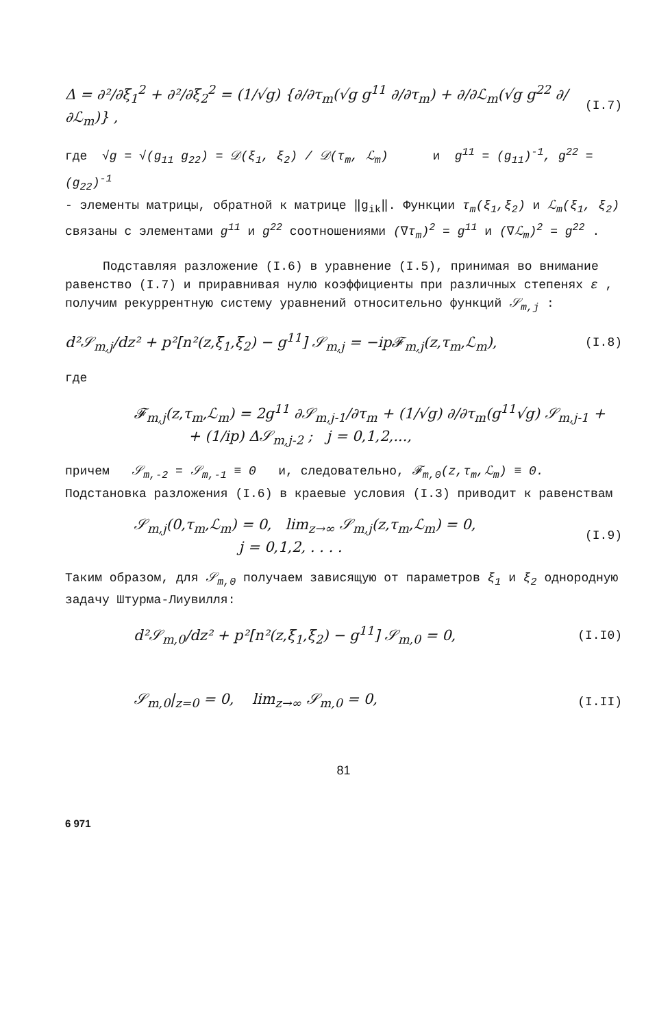Δ = ∂²/∂ξ<sub>1</sub><sup>2</sup> + ∂²/∂ξ<sub>2</sub><sup>2</sup> = (1/√g) {∂/∂τ<sub>m</sub>(√g g<sup>11</sup> ∂/∂τ<sub>m</sub>) + ∂/∂ℒ<sub>m</sub>(√g g<sup>22</sup> ∂/∂ℒ<sub>m</sub>)} , (I.7)
где √g = √(g<sub>11</sub> g<sub>22</sub>) = 𝒟(ξ<sub>1</sub>, ξ<sub>2</sub>) / 𝒟(τ<sub>m</sub>, ℒ<sub>m</sub>) и g<sup>11</sup> = (g<sub>11</sub>)<sup>-1</sup>, g<sup>22</sup> = (g<sub>22</sub>)<sup>-1</sup>
- элементы матрицы, обратной к матрице ‖g<sub>ik</sub>‖. Функции τ<sub>m</sub>(ξ<sub>1</sub>,ξ<sub>2</sub>) и ℒ<sub>m</sub>(ξ<sub>1</sub>, ξ<sub>2</sub>) связаны с элементами g<sup>11</sup> и g<sup>22</sup> соотношениями (∇τ<sub>m</sub>)<sup>2</sup> = g<sup>11</sup> и (∇ℒ<sub>m</sub>)<sup>2</sup> = g<sup>22</sup> .
Подставляя разложение (I.6) в уравнение (I.5), принимая во внимание равенство (I.7) и приравнивая нулю коэффициенты при различных степенях ε , получим рекуррентную систему уравнений относительно функций 𝒮<sub>m,j</sub> :
d²𝒮<sub>m,j</sub>/dz² + p²[n²(z,ξ<sub>1</sub>,ξ<sub>2</sub>) − g<sup>11</sup>] 𝒮<sub>m,j</sub> = −ip𝓕<sub>m,j</sub>(z,τ<sub>m</sub>,ℒ<sub>m</sub>), (I.8)
где
𝓕<sub>m,j</sub>(z,τ<sub>m</sub>,ℒ<sub>m</sub>) = 2g<sup>11</sup> ∂𝒮<sub>m,j-1</sub>/∂τ<sub>m</sub> + (1/√g) ∂/∂τ<sub>m</sub>(g<sup>11</sup>√g) 𝒮<sub>m,j-1</sub> +
+ (1/ip) Δ𝒮<sub>m,j-2</sub> ; j = 0,1,2,...,
причем 𝒮<sub>m,-2</sub> = 𝒮<sub>m,-1</sub> ≡ 0 и, следовательно, 𝓕<sub>m,0</sub>(z,τ<sub>m</sub>,ℒ<sub>m</sub>) ≡ 0. Подстановка разложения (I.6) в краевые условия (I.3) приводит к равенствам
𝒮<sub>m,j</sub>(0,τ<sub>m</sub>,ℒ<sub>m</sub>) = 0, lim<sub>z→∞</sub> 𝒮<sub>m,j</sub>(z,τ<sub>m</sub>,ℒ<sub>m</sub>) = 0,
j = 0,1,2, . . . . (I.9)
Таким образом, для 𝒮<sub>m,0</sub> получаем зависящую от параметров ξ<sub>1</sub> и ξ<sub>2</sub> однородную задачу Штурма-Лиувилля:
d²𝒮<sub>m,0</sub>/dz² + p²[n²(z,ξ<sub>1</sub>,ξ<sub>2</sub>) − g<sup>11</sup>] 𝒮<sub>m,0</sub> = 0, (I.I0)
𝒮<sub>m,0</sub>|<sub>z=0</sub> = 0, lim<sub>z→∞</sub> 𝒮<sub>m,0</sub> = 0, (I.II)
81
6 971